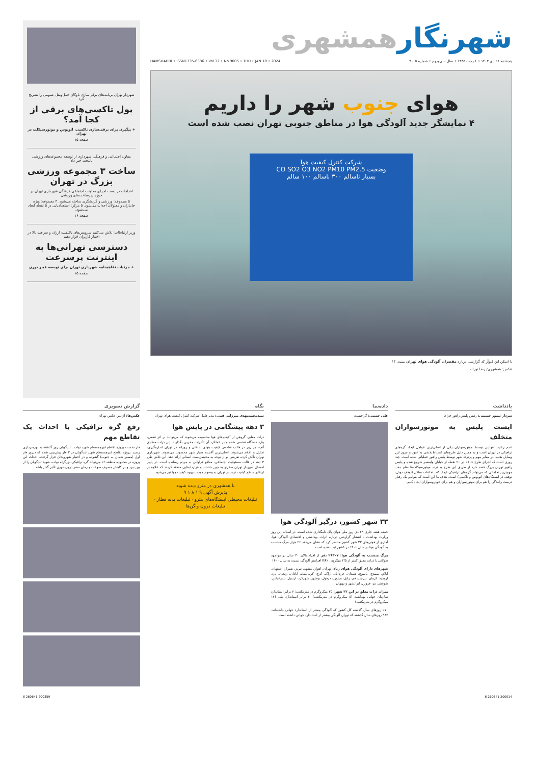شهرنگار همشهری
پنجشنبه ۲۸ دی ۱۴۰۲ • ۶ رجب ۱۴۴۵ • سال سی‌ودوم • شماره ۹۰۰۵ HAMSHAHRI • ISSN1735-6386 • Vol.32 • No.9005 • THU • JAN.18 • 2024
هوای جنوب شهر را داریم
۴ نمایشگر جدید آلودگی هوا در مناطق جنوبی تهران نصب شده است
شرکت کنترل کیفیت هوا
وضعیت CO SO2 O3 NO2 PM10 PM2.5
بسیار ناسالم ۳۰۰ ناسالم ۱۰۰ سالم
با اسکن این کیوآر کد گزارشی درباره مقصران آلودگی هوای تهران ببینید. ۱۴
عکس: همشهری/ رضا نوراله
شهردار تهران برنامه‌های برقی‌سازی ناوگان حمل‌ونقل عمومی را تشریح کرد
پول تاکسی‌های برقی از کجا آمد؟
+ پیگیری برای برقی‌سازی تاکسی، اتوبوس و موتورسیکلت در تهران
صفحه ۱۵
معاون اجتماعی و فرهنگی شهرداری از توسعه مجموعه‌های ورزشی پایتخت خبر داد
ساخت ۳ مجموعه ورزشی بزرگ در تهران
اقدامات در دست اجرای معاونت اجتماعی فرهنگی شهرداری تهران در حوزه زیرساخت‌های ورزشی
۵ مجموعه: ورزشی و گردشگری ساخته می‌شود. ۴ مجموعه: ویژه جانبازان و معلولان احداث می‌شود. ۵ مرکز: استعدادیابی در ۵ نقطه ایجاد می‌شود.
صفحه ۱۶
وزیر ارتباطات: تلاش می‌کنیم سرویس‌های باکیفیت ارزان و سرعت بالا در اختیار کاربران قرار دهیم
دسترسی تهرانی‌ها به اینترنت پرسرعت
+ جزئیات تفاهمنامه شهرداری تهران برای توسعه فیبر نوری
صفحه ۱۵
یادداشت
سردار تیمور حسینی: رئیس پلیس راهور فراجا
ایست پلیس به موتورسواران متخلف
عدم رعایت قوانین توسط موتورسواران یکی از اصلی‌ترین عوامل ایجاد گره‌های ترافیکی در تهران است و به همین دلیل طرح‌های انضباط‌بخشی به عبور و مرور این وسایل نقلیه، در معابر مهم و پرتردد شهر توسط پلیس راهور عملیاتی شده است. چند روزی است که اجرای طرح «۱۰» در ۲۰ نقطه از خیابان ولیعصر شروع شده و پلیس راهور تهران بزرگ قصد دارد از طریق این طرح به تردد موتورسیکلت‌ها نظم دهد. مهم‌ترین تخلفاتی که می‌تواند گره‌های ترافیکی ایجاد کند، تخلفات ساکن (توقف دوبل، توقف در ایستگاه‌های اتوبوس و تاکسی) است. هدف ما این است که بتوانیم یک رفتار درست رانندگی را هم برای موتورسواران و هم برای خودروسواران ایجاد کنیم.
داده‌نما
علی حسنی: گرافیست
۳۳ شهر کشور، درگیر آلودگی هوا
جمعه هفته جاری ۲۹ دی روز ملی هوای پاک نامگذاری شده است. در آستانه این روز وزارت بهداشت با انتشار گزارشی درباره اثرات بهداشتی و اقتصادی آلودگی هوا، آماری از فوتی‌های ۳۳ شهر کشور منتشر کرد که نشان می‌دهد ۲۶ هزار مرگ منتسب به آلودگی هوا در سال ۱۴۰۱ در کشور ثبت شده است.
مرگ منتسب به آلودگی هوا: ۲۶۳۰۷ نفر از افراد بالای ۳۰ سال در مواجهه طولانی با ذرات معلق کمتر از ۲/۵ میکرون. ٪۲۶ افزایش آلودگی نسبت به سال ۱۴۰۰
شهرهای دارای آلودگی هوای زیاد: تهران، اهواز، مشهد، تبریز، شیراز، اصفهان، ایلام، سنندج، یاسوج، همدان، خرم‌آباد، اراک، کرج، کرمانشاه، آبادان، زنجان، یزد، ارومیه، کرمان، بیرجند، قم، زابل، بجنورد، دزفول، بوشهر، شهرکرد، اردبیل، بندرعباس، شوشتر، بم، قزوین، ایرانشهر و بهبهان
میزان ذرات معلق در این ۳۳ شهر: ۳۵ میکروگرم در مترمکعب؛ ۷ برابر استاندارد سازمان جهانی بهداشت (۵ میکروگرم در مترمکعب)؛ ۳ برابر استاندارد ملی (۱۲ میکروگرم در مترمکعب)
٪۷۰ روزهای سال گذشته کل کشور که آلودگی بیشتر از استاندارد جهانی داشته‌اند. ٪۹۸ روزهای سال گذشته که تهران آلودگی بیشتر از استاندارد جهانی داشته است.
نگاه
سیدمحمدمهدی میرزایی قمی: مدیرعامل شرکت کنترل کیفیت هوای تهران
۳ دهه پیشگامی در پایش هوا
ذرات معلق، گروهی از آلاینده‌های هوا محسوب می‌شوند که می‌توانند بر اثر تنفس، وارد دستگاه تنفسی شده و بر عملکرد آن تأثیرات مخربی بگذارند. این ذرات مطابق آنچه هر روز در قالب شاخص کیفیت هوای ساعتی و روزانه در تهران اندازه‌گیری، تحلیل و اعلام می‌شوند، اصلی‌ترین آلاینده معیار شهر محسوب می‌شوند. شهرداری تهران تلاش کرده تعریفی نو از توجه به محیط‌زیست انسانی ارائه دهد. این تلاش طی ۳ دهه در قالب مسئولیت اجتماعی، منافع فراوانی به مردم رسانده است. در پاییز امسال شهردار تهران سفری به چین داشتند و قراردادهایی منعقد کردند که علاوه بر ارتقای سطح کیفیت تردد در تهران به وضوح موجب بهبود کیفیت هوا نیز می‌شود.
با همشهری در مترو دیده شوید
پذیرش آگهی ۹ ۱ ۸ ۱ ۹
تبلیغات محیطی ایستگاه‌های مترو · تبلیغات بدنه قطار · تبلیغات درون واگن‌ها
گزارش تصویری
عکس‌ها: آژانس عکس تهران
رفع گره ترافیکی با احداث یک تقاطع مهم
فاز نخست پروژه تقاطع غیرهمسطح شهید نواب ـ تندگویان روز گذشته به بهره‌برداری رسید. پروژه تقاطع غیرهمسطح شهید تندگویان در ۳ فاز پیش‌بینی شده که دیروز فاز اول (مسیر شمال به جنوب) گشوده و در اختیار شهروندان قرار گرفت. احداث این پروژه در محدوده منطقه ۱۶ می‌تواند گره ترافیکی بزرگراه نواب- شهید تندگویان را از بین ببرد و بر کاهش مصرف سوخت و زمان سفر درون‌شهری تأثیر گذار باشد.
6 260641 200359 6 260641 200014